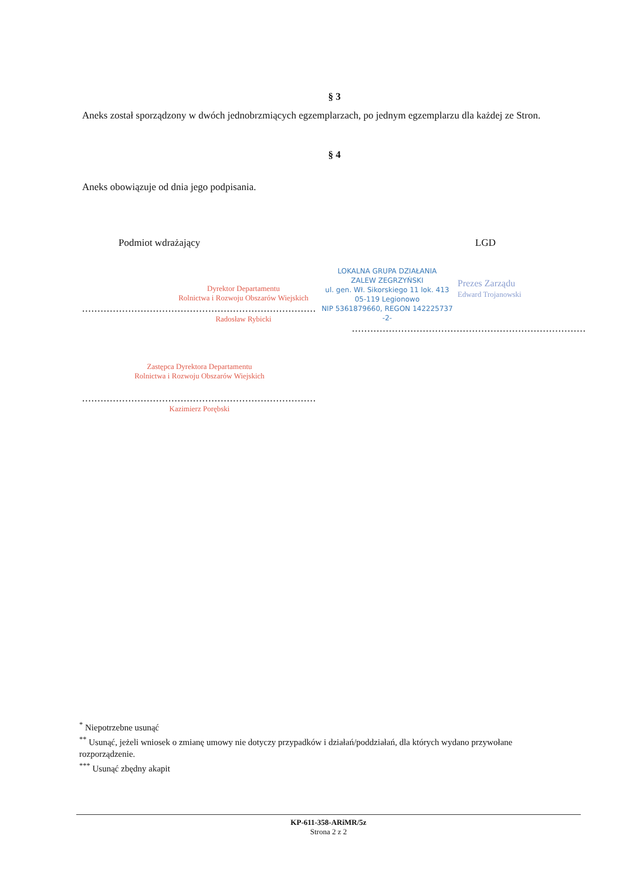§ 3
Aneks został sporządzony w dwóch jednobrzmiących egzemplarzach, po jednym egzemplarzu dla każdej ze Stron.
§ 4
Aneks obowiązuje od dnia jego podpisania.
Podmiot wdrażający
Dyrektor Departamentu
Rolnictwa i Rozwoju Obszarów Wiejskich
..............................................................................
Radosław Rybicki
Zastępca Dyrektora Departamentu
Rolnictwa i Rozwoju Obszarów Wiejskich
..............................................................................
Kazimierz Porębski
LGD
LOKALNA GRUPA DZIAŁANIA
ZALEW ZEGRZYŃSKI
ul. gen. Wł. Sikorskiego 11 lok. 413
05-119 Legionowo
NIP 5361879660, REGON 142225737
-2-
Prezes Zarządu
Edward Trojanowski
..............................................................................
<sup>*</sup> Niepotrzebne usunąć
<sup>**</sup> Usunąć, jeżeli wniosek o zmianę umowy nie dotyczy przypadków i działań/poddziałań, dla których wydano przywołane rozporządzenie.
<sup>***</sup> Usunąć zbędny akapit
KP-611-358-ARiMR/5z
Strona 2 z 2